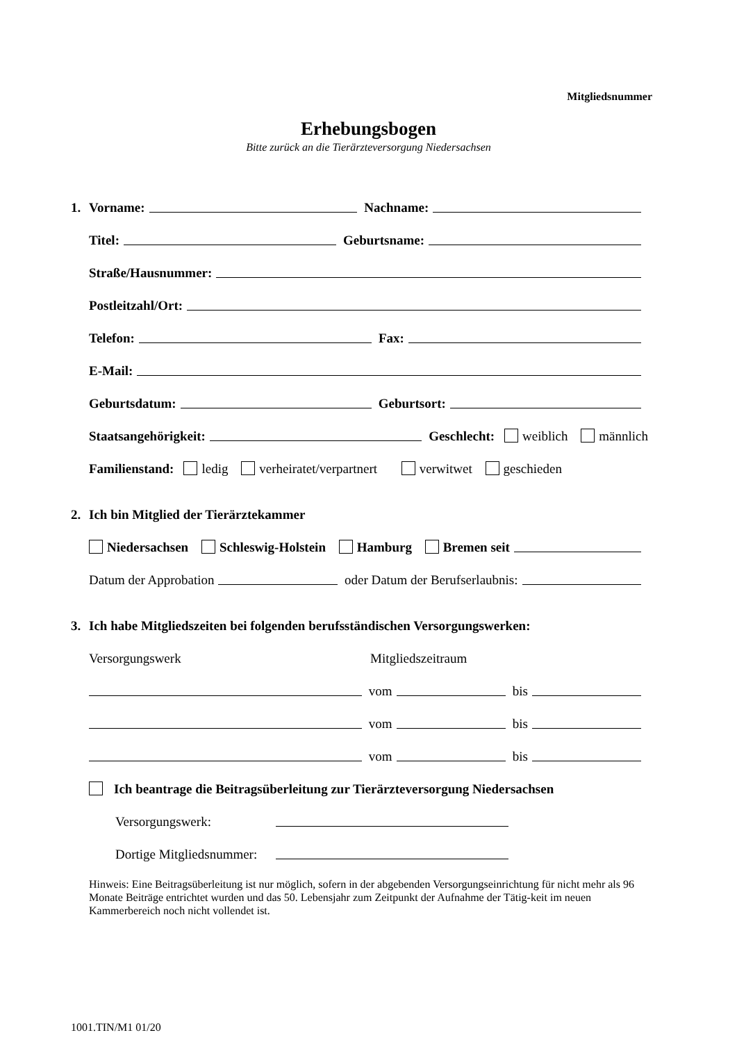Mitgliedsnummer
Erhebungsbogen
Bitte zurück an die Tierärzteversorgung Niedersachsen
1. Vorname: Nachname:
Titel: Geburtsname:
Straße/Hausnummer:
Postleitzahl/Ort:
Telefon: Fax:
E-Mail:
Geburtsdatum: Geburtsort:
Staatsangehörigkeit: Geschlecht: weiblich männlich
Familienstand: ledig verheiratet/verpartnert verwitwet geschieden
2. Ich bin Mitglied der Tierärztekammer
Niedersachsen Schleswig-Holstein Hamburg Bremen seit
Datum der Approbation oder Datum der Berufserlaubnis:
3. Ich habe Mitgliedszeiten bei folgenden berufsständischen Versorgungswerken:
Versorgungswerk Mitgliedszeitraum
vom bis
vom bis
vom bis
Ich beantrage die Beitragsüberleitung zur Tierärzteversorgung Niedersachsen
Versorgungswerk:
Dortige Mitgliedsnummer:
Hinweis: Eine Beitragsüberleitung ist nur möglich, sofern in der abgebenden Versorgungseinrichtung für nicht mehr als 96 Monate Beiträge entrichtet wurden und das 50. Lebensjahr zum Zeitpunkt der Aufnahme der Tätig-keit im neuen Kammerbereich noch nicht vollendet ist.
1001.TIN/M1 01/20